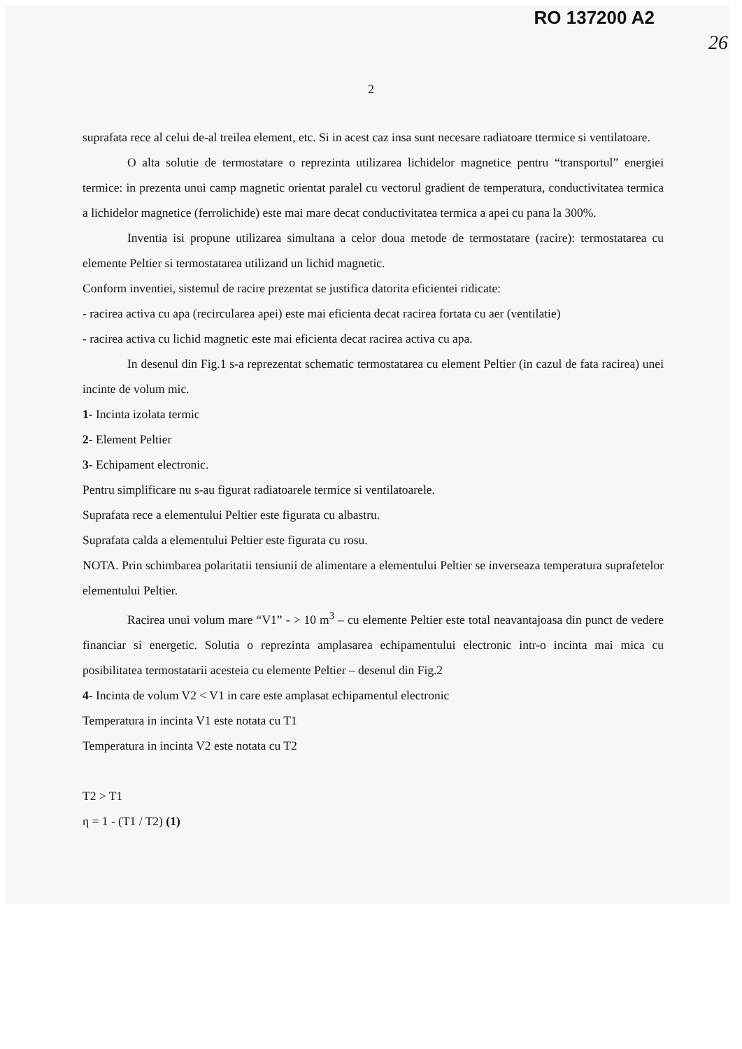RO 137200 A2
26
2
suprafata rece al celui de-al treilea element, etc. Si in acest caz insa sunt necesare radiatoare ttermice si ventilatoare.
O alta solutie de termostatare o reprezinta utilizarea lichidelor magnetice pentru “transportul” energiei termice: in prezenta unui camp magnetic orientat paralel cu vectorul gradient de temperatura, conductivitatea termica a lichidelor magnetice (ferrolichide) este mai mare decat conductivitatea termica a apei cu pana la 300%.
Inventia isi propune utilizarea simultana a celor doua metode de termostatare (racire): termostatarea cu elemente Peltier si termostatarea utilizand un lichid magnetic.
Conform inventiei, sistemul de racire prezentat se justifica datorita eficientei ridicate:
- racirea activa cu apa (recircularea apei) este mai eficienta decat racirea fortata cu aer (ventilatie)
- racirea activa cu lichid magnetic este mai eficienta decat racirea activa cu apa.
In desenul din Fig.1 s-a reprezentat schematic termostatarea cu element Peltier (in cazul de fata racirea) unei incinte de volum mic.
1- Incinta izolata termic
2- Element Peltier
3- Echipament electronic.
Pentru simplificare nu s-au figurat radiatoarele termice si ventilatoarele.
Suprafata rece a elementului Peltier este figurata cu albastru.
Suprafata calda a elementului Peltier este figurata cu rosu.
NOTA. Prin schimbarea polaritatii tensiunii de alimentare a elementului Peltier se inverseaza temperatura suprafetelor elementului Peltier.
Racirea unui volum mare “V1” - > 10 m<sup>3</sup> – cu elemente Peltier este total neavantajoasa din punct de vedere financiar si energetic. Solutia o reprezinta amplasarea echipamentului electronic intr-o incinta mai mica cu posibilitatea termostatarii acesteia cu elemente Peltier – desenul din Fig.2
4- Incinta de volum V2 < V1 in care este amplasat echipamentul electronic
Temperatura in incinta V1 este notata cu T1
Temperatura in incinta V2 este notata cu T2
T2 > T1
η = 1 - (T1 / T2) (1)